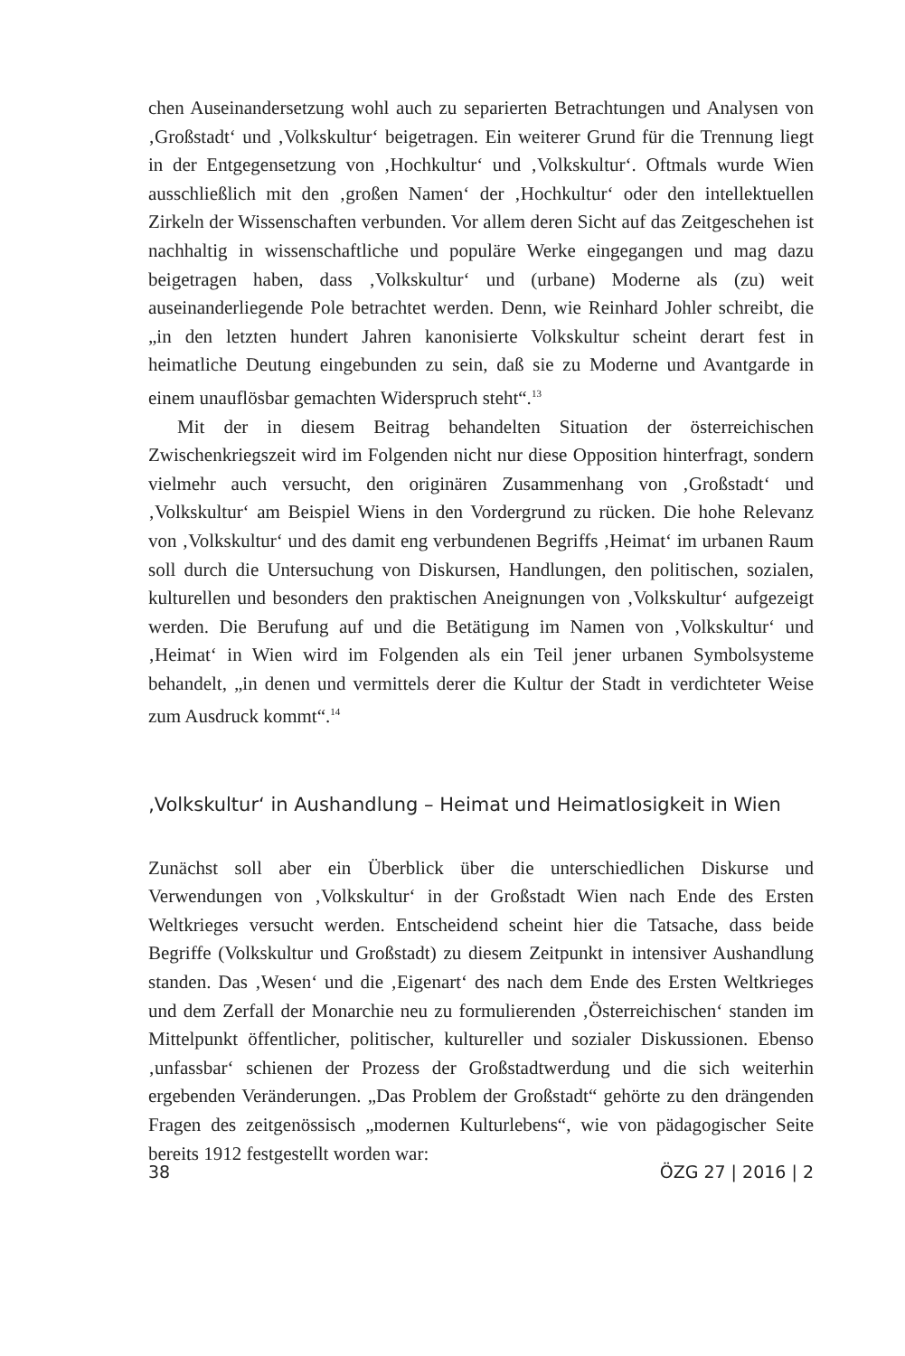chen Auseinandersetzung wohl auch zu separierten Betrachtungen und Analysen von ‚Großstadt‘ und ‚Volkskultur‘ beigetragen. Ein weiterer Grund für die Trennung liegt in der Entgegensetzung von ‚Hochkultur‘ und ‚Volkskultur‘. Oftmals wurde Wien ausschließlich mit den ‚großen Namen‘ der ‚Hochkultur‘ oder den intellektuellen Zirkeln der Wissenschaften verbunden. Vor allem deren Sicht auf das Zeitgeschehen ist nachhaltig in wissenschaftliche und populäre Werke eingegangen und mag dazu beigetragen haben, dass ‚Volkskultur‘ und (urbane) Moderne als (zu) weit auseinanderliegende Pole betrachtet werden. Denn, wie Reinhard Johler schreibt, die „in den letzten hundert Jahren kanonisierte Volkskultur scheint derart fest in heimatliche Deutung eingebunden zu sein, daß sie zu Moderne und Avantgarde in einem unauflösbar gemachten Widerspruch steht“.<sup>13</sup>
Mit der in diesem Beitrag behandelten Situation der österreichischen Zwischenkriegszeit wird im Folgenden nicht nur diese Opposition hinterfragt, sondern vielmehr auch versucht, den originären Zusammenhang von ‚Großstadt‘ und ‚Volkskultur‘ am Beispiel Wiens in den Vordergrund zu rücken. Die hohe Relevanz von ‚Volkskultur‘ und des damit eng verbundenen Begriffs ‚Heimat‘ im urbanen Raum soll durch die Untersuchung von Diskursen, Handlungen, den politischen, sozialen, kulturellen und besonders den praktischen Aneignungen von ‚Volkskultur‘ aufgezeigt werden. Die Berufung auf und die Betätigung im Namen von ‚Volkskultur‘ und ‚Heimat‘ in Wien wird im Folgenden als ein Teil jener urbanen Symbolsysteme behandelt, „in denen und vermittels derer die Kultur der Stadt in verdichteter Weise zum Ausdruck kommt“.<sup>14</sup>
‚Volkskultur‘ in Aushandlung – Heimat und Heimatlosigkeit in Wien
Zunächst soll aber ein Überblick über die unterschiedlichen Diskurse und Verwendungen von ‚Volkskultur‘ in der Großstadt Wien nach Ende des Ersten Weltkrieges versucht werden. Entscheidend scheint hier die Tatsache, dass beide Begriffe (Volkskultur und Großstadt) zu diesem Zeitpunkt in intensiver Aushandlung standen. Das ‚Wesen‘ und die ‚Eigenart‘ des nach dem Ende des Ersten Weltkrieges und dem Zerfall der Monarchie neu zu formulierenden ‚Österreichischen‘ standen im Mittelpunkt öffentlicher, politischer, kultureller und sozialer Diskussionen. Ebenso ‚unfassbar‘ schienen der Prozess der Großstadtwerdung und die sich weiterhin ergebenden Veränderungen. „Das Problem der Großstadt“ gehörte zu den drängenden Fragen des zeitgenössisch „modernen Kulturlebens“, wie von pädagogischer Seite bereits 1912 festgestellt worden war:
38 ÖZG 27 | 2016 | 2